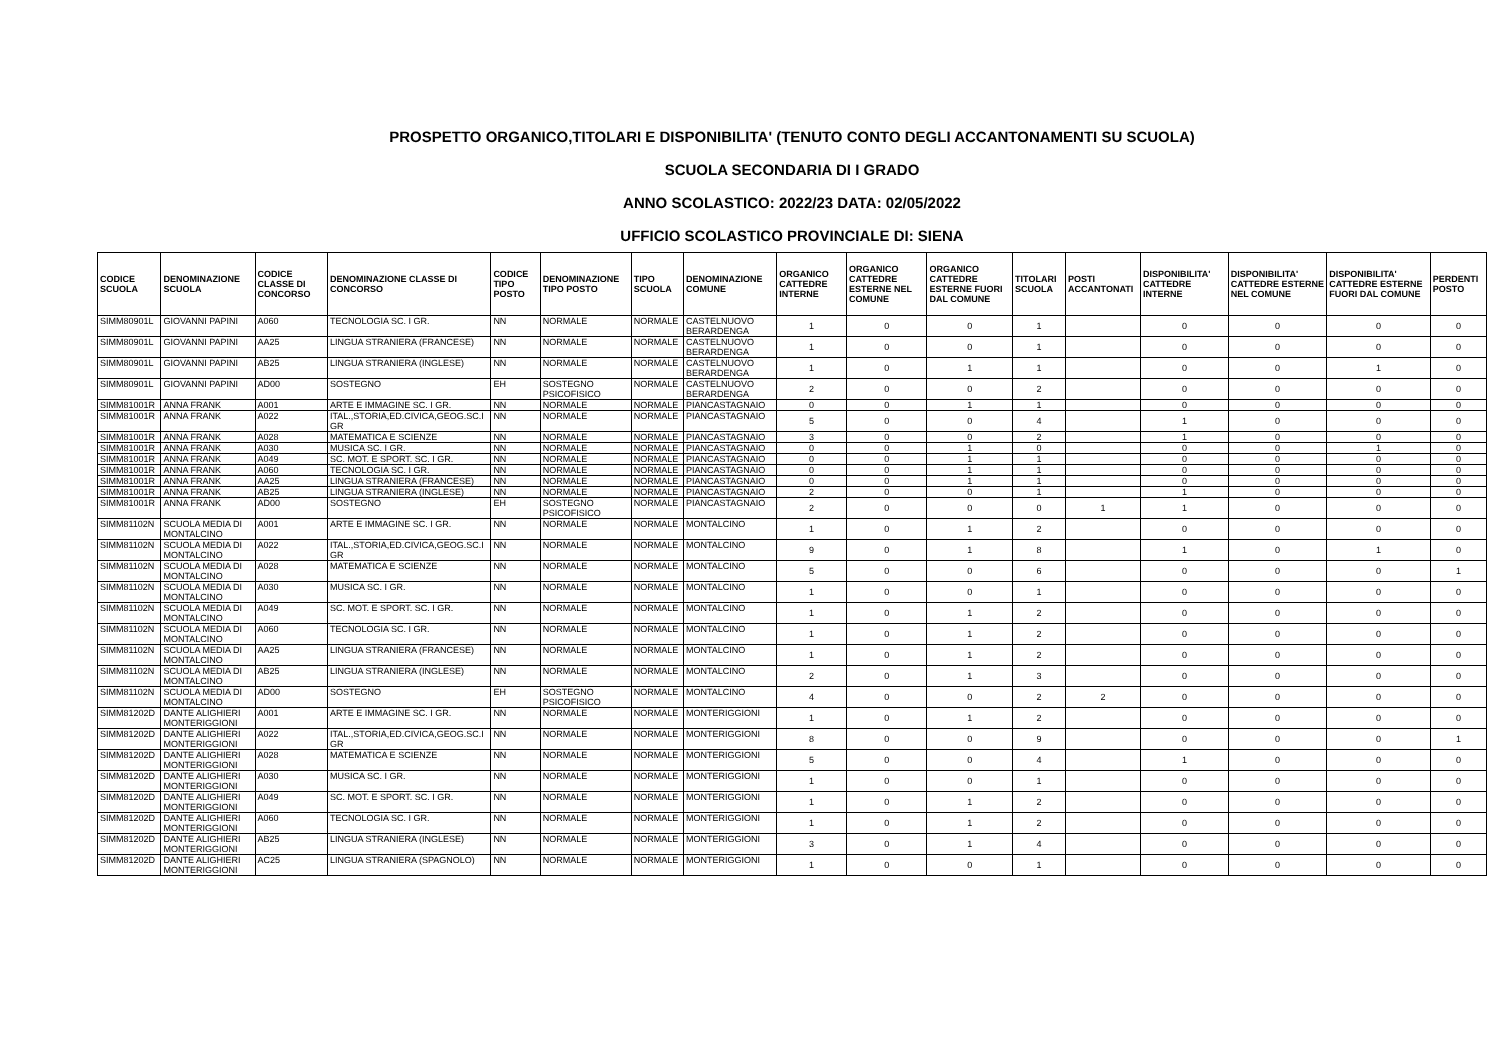PROSPETTO ORGANICO,TITOLARI E DISPONIBILITA' (TENUTO CONTO DEGLI ACCANTONAMENTI SU SCUOLA)
SCUOLA SECONDARIA DI I GRADO
ANNO SCOLASTICO: 2022/23 DATA: 02/05/2022
UFFICIO SCOLASTICO PROVINCIALE DI: SIENA
| CODICE SCUOLA | DENOMINAZIONE SCUOLA | CODICE CLASSE DI CONCORSO | DENOMINAZIONE CLASSE DI CONCORSO | CODICE TIPO POSTO | DENOMINAZIONE TIPO POSTO | TIPO SCUOLA | DENOMINAZIONE COMUNE | ORGANICO CATTEDRE INTERNE | ORGANICO CATTEDRE ESTERNE NEL COMUNE | ORGANICO CATTEDRE ESTERNE FUORI DAL COMUNE | TITOLARI SCUOLA | POSTI ACCANTONATI | DISPONIBILITA' CATTEDRE INTERNE | DISPONIBILITA' CATTEDRE ESTERNE NEL COMUNE | DISPONIBILITA' CATTEDRE ESTERNE FUORI DAL COMUNE | PERDENTI POSTO |
| --- | --- | --- | --- | --- | --- | --- | --- | --- | --- | --- | --- | --- | --- | --- | --- | --- |
| SIMM80901L | GIOVANNI PAPINI | A060 | TECNOLOGIA SC. I GR. | NN | NORMALE | NORMALE | CASTELNUOVO BERARDENGA | 1 | 0 | 0 | 1 | | 0 | 0 | 0 | 0 |
| SIMM80901L | GIOVANNI PAPINI | AA25 | LINGUA STRANIERA (FRANCESE) | NN | NORMALE | NORMALE | CASTELNUOVO BERARDENGA | 1 | 0 | 0 | 1 | | 0 | 0 | 0 | 0 |
| SIMM80901L | GIOVANNI PAPINI | AB25 | LINGUA STRANIERA (INGLESE) | NN | NORMALE | NORMALE | CASTELNUOVO BERARDENGA | 1 | 0 | 1 | 1 | | 0 | 0 | 1 | 0 |
| SIMM80901L | GIOVANNI PAPINI | AD00 | SOSTEGNO | EH | SOSTEGNO PSICOFISICO | NORMALE | CASTELNUOVO BERARDENGA | 2 | 0 | 0 | 2 | | 0 | 0 | 0 | 0 |
| SIMM81001R | ANNA FRANK | A001 | ARTE E IMMAGINE SC. I GR. | NN | NORMALE | NORMALE | PIANCASTAGNAIO | 0 | 0 | 1 | 1 | | 0 | 0 | 0 | 0 |
| SIMM81001R | ANNA FRANK | A022 | ITAL.,STORIA,ED.CIVICA,GEOG.SC.I GR | NN | NORMALE | NORMALE | PIANCASTAGNAIO | 5 | 0 | 0 | 4 | | 1 | 0 | 0 | 0 |
| SIMM81001R | ANNA FRANK | A028 | MATEMATICA E SCIENZE | NN | NORMALE | NORMALE | PIANCASTAGNAIO | 3 | 0 | 0 | 2 | | 1 | 0 | 0 | 0 |
| SIMM81001R | ANNA FRANK | A030 | MUSICA SC. I GR. | NN | NORMALE | NORMALE | PIANCASTAGNAIO | 0 | 0 | 1 | 0 | | 0 | 0 | 1 | 0 |
| SIMM81001R | ANNA FRANK | A049 | SC. MOT. E SPORT. SC. I GR. | NN | NORMALE | NORMALE | PIANCASTAGNAIO | 0 | 0 | 1 | 1 | | 0 | 0 | 0 | 0 |
| SIMM81001R | ANNA FRANK | A060 | TECNOLOGIA SC. I GR. | NN | NORMALE | NORMALE | PIANCASTAGNAIO | 0 | 0 | 1 | 1 | | 0 | 0 | 0 | 0 |
| SIMM81001R | ANNA FRANK | AA25 | LINGUA STRANIERA (FRANCESE) | NN | NORMALE | NORMALE | PIANCASTAGNAIO | 0 | 0 | 1 | 1 | | 0 | 0 | 0 | 0 |
| SIMM81001R | ANNA FRANK | AB25 | LINGUA STRANIERA (INGLESE) | NN | NORMALE | NORMALE | PIANCASTAGNAIO | 2 | 0 | 0 | 1 | | 1 | 0 | 0 | 0 |
| SIMM81001R | ANNA FRANK | AD00 | SOSTEGNO | EH | SOSTEGNO PSICOFISICO | NORMALE | PIANCASTAGNAIO | 2 | 0 | 0 | 0 | 1 | 1 | 0 | 0 | 0 |
| SIMM81102N | SCUOLA MEDIA DI MONTALCINO | A001 | ARTE E IMMAGINE SC. I GR. | NN | NORMALE | NORMALE | MONTALCINO | 1 | 0 | 1 | 2 | | 0 | 0 | 0 | 0 |
| SIMM81102N | SCUOLA MEDIA DI MONTALCINO | A022 | ITAL.,STORIA,ED.CIVICA,GEOG.SC.I GR | NN | NORMALE | NORMALE | MONTALCINO | 9 | 0 | 1 | 8 | | 1 | 0 | 1 | 0 |
| SIMM81102N | SCUOLA MEDIA DI MONTALCINO | A028 | MATEMATICA E SCIENZE | NN | NORMALE | NORMALE | MONTALCINO | 5 | 0 | 0 | 6 | | 0 | 0 | 0 | 1 |
| SIMM81102N | SCUOLA MEDIA DI MONTALCINO | A030 | MUSICA SC. I GR. | NN | NORMALE | NORMALE | MONTALCINO | 1 | 0 | 0 | 1 | | 0 | 0 | 0 | 0 |
| SIMM81102N | SCUOLA MEDIA DI MONTALCINO | A049 | SC. MOT. E SPORT. SC. I GR. | NN | NORMALE | NORMALE | MONTALCINO | 1 | 0 | 1 | 2 | | 0 | 0 | 0 | 0 |
| SIMM81102N | SCUOLA MEDIA DI MONTALCINO | A060 | TECNOLOGIA SC. I GR. | NN | NORMALE | NORMALE | MONTALCINO | 1 | 0 | 1 | 2 | | 0 | 0 | 0 | 0 |
| SIMM81102N | SCUOLA MEDIA DI MONTALCINO | AA25 | LINGUA STRANIERA (FRANCESE) | NN | NORMALE | NORMALE | MONTALCINO | 1 | 0 | 1 | 2 | | 0 | 0 | 0 | 0 |
| SIMM81102N | SCUOLA MEDIA DI MONTALCINO | AB25 | LINGUA STRANIERA (INGLESE) | NN | NORMALE | NORMALE | MONTALCINO | 2 | 0 | 1 | 3 | | 0 | 0 | 0 | 0 |
| SIMM81102N | SCUOLA MEDIA DI MONTALCINO | AD00 | SOSTEGNO | EH | SOSTEGNO PSICOFISICO | NORMALE | MONTALCINO | 4 | 0 | 0 | 2 | 2 | 0 | 0 | 0 | 0 |
| SIMM81202D | DANTE ALIGHIERI MONTERIGGIONI | A001 | ARTE E IMMAGINE SC. I GR. | NN | NORMALE | NORMALE | MONTERIGGIONI | 1 | 0 | 1 | 2 | | 0 | 0 | 0 | 0 |
| SIMM81202D | DANTE ALIGHIERI MONTERIGGIONI | A022 | ITAL.,STORIA,ED.CIVICA,GEOG.SC.I GR | NN | NORMALE | NORMALE | MONTERIGGIONI | 8 | 0 | 0 | 9 | | 0 | 0 | 0 | 1 |
| SIMM81202D | DANTE ALIGHIERI MONTERIGGIONI | A028 | MATEMATICA E SCIENZE | NN | NORMALE | NORMALE | MONTERIGGIONI | 5 | 0 | 0 | 4 | | 1 | 0 | 0 | 0 |
| SIMM81202D | DANTE ALIGHIERI MONTERIGGIONI | A030 | MUSICA SC. I GR. | NN | NORMALE | NORMALE | MONTERIGGIONI | 1 | 0 | 0 | 1 | | 0 | 0 | 0 | 0 |
| SIMM81202D | DANTE ALIGHIERI MONTERIGGIONI | A049 | SC. MOT. E SPORT. SC. I GR. | NN | NORMALE | NORMALE | MONTERIGGIONI | 1 | 0 | 1 | 2 | | 0 | 0 | 0 | 0 |
| SIMM81202D | DANTE ALIGHIERI MONTERIGGIONI | A060 | TECNOLOGIA SC. I GR. | NN | NORMALE | NORMALE | MONTERIGGIONI | 1 | 0 | 1 | 2 | | 0 | 0 | 0 | 0 |
| SIMM81202D | DANTE ALIGHIERI MONTERIGGIONI | AB25 | LINGUA STRANIERA (INGLESE) | NN | NORMALE | NORMALE | MONTERIGGIONI | 3 | 0 | 1 | 4 | | 0 | 0 | 0 | 0 |
| SIMM81202D | DANTE ALIGHIERI MONTERIGGIONI | AC25 | LINGUA STRANIERA (SPAGNOLO) | NN | NORMALE | NORMALE | MONTERIGGIONI | 1 | 0 | 0 | 1 | | 0 | 0 | 0 | 0 |